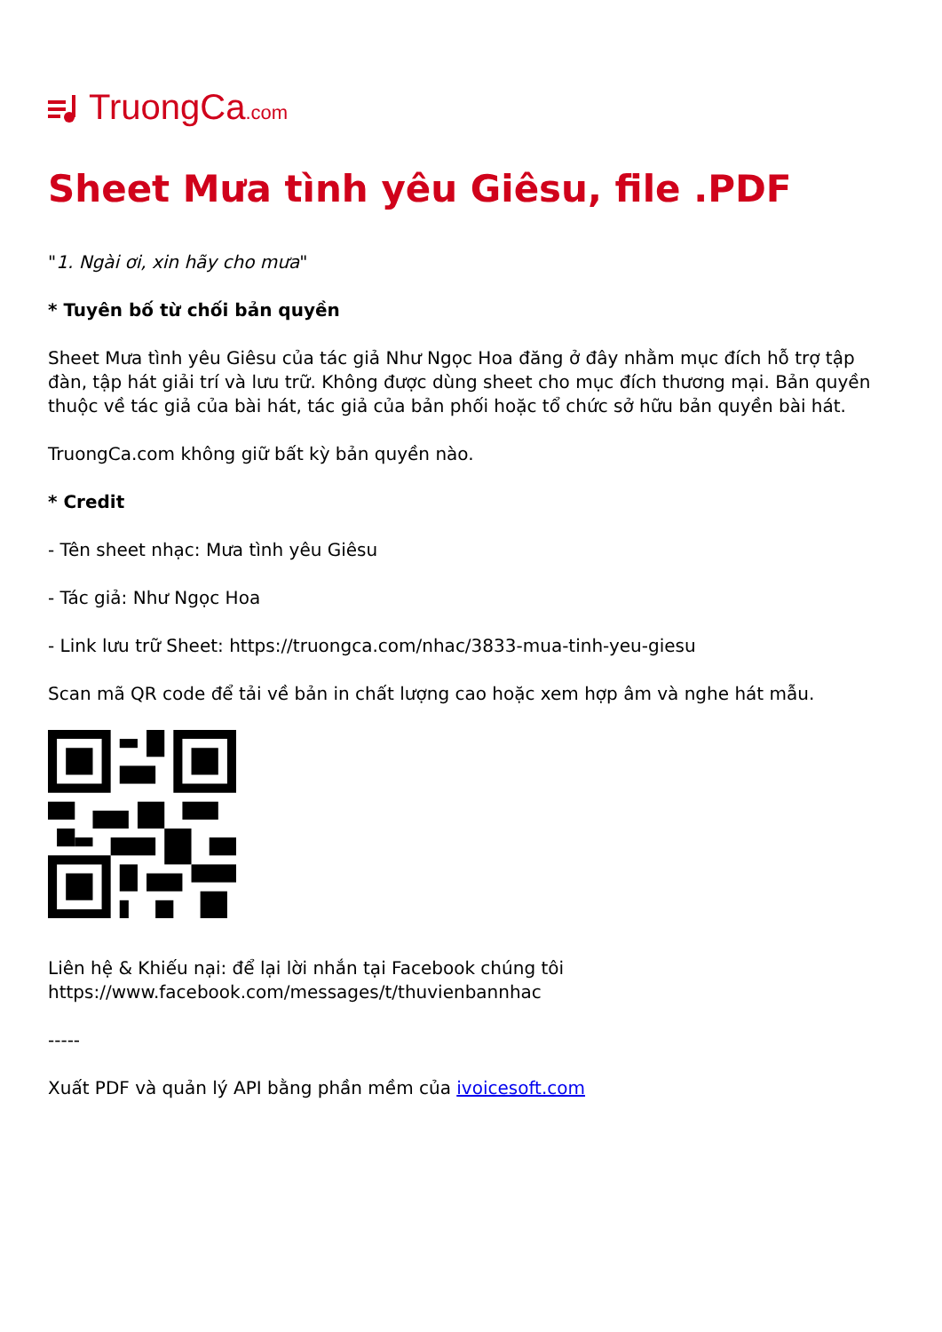TruongCa.com
Sheet Mưa tình yêu Giêsu, file .PDF
"1. Ngài ơi, xin hãy cho mưa"
* Tuyên bố từ chối bản quyền
Sheet Mưa tình yêu Giêsu của tác giả Như Ngọc Hoa đăng ở đây nhằm mục đích hỗ trợ tập đàn, tập hát giải trí và lưu trữ. Không được dùng sheet cho mục đích thương mại. Bản quyền thuộc về tác giả của bài hát, tác giả của bản phối hoặc tổ chức sở hữu bản quyền bài hát.
TruongCa.com không giữ bất kỳ bản quyền nào.
* Credit
- Tên sheet nhạc: Mưa tình yêu Giêsu
- Tác giả: Như Ngọc Hoa
- Link lưu trữ Sheet: https://truongca.com/nhac/3833-mua-tinh-yeu-giesu
Scan mã QR code để tải về bản in chất lượng cao hoặc xem hợp âm và nghe hát mẫu.
Liên hệ & Khiếu nại: để lại lời nhắn tại Facebook chúng tôi https://www.facebook.com/messages/t/thuvienbannhac
-----
Xuất PDF và quản lý API bằng phần mềm của ivoicesoft.com